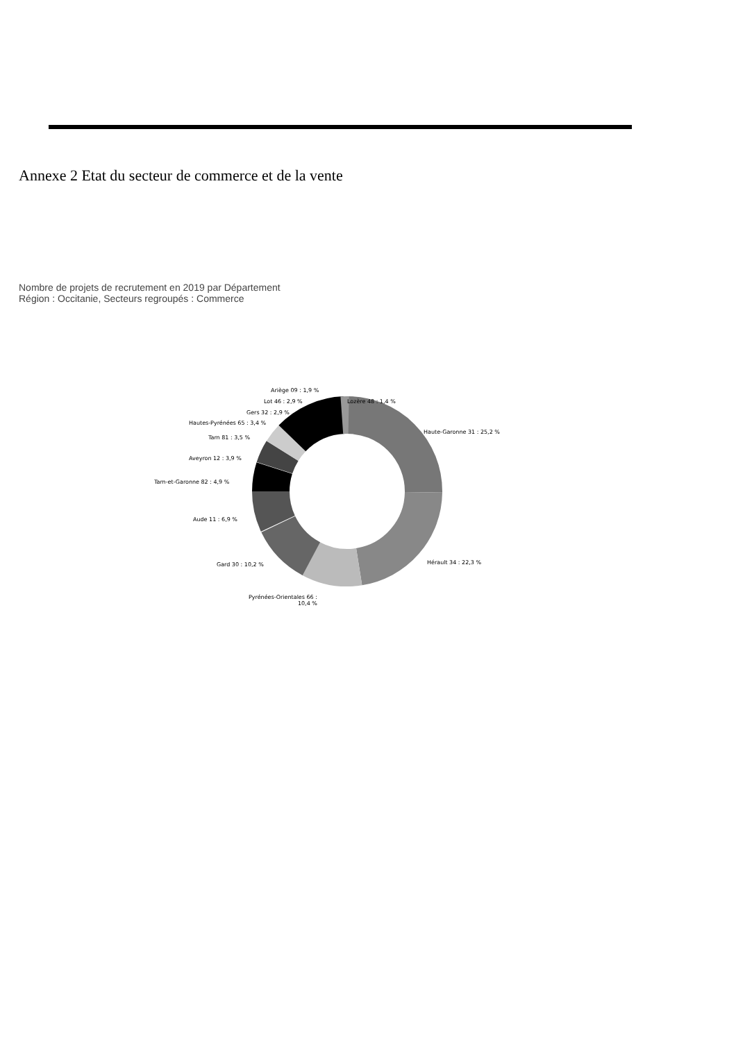Annexe 2 Etat du secteur de commerce et de la vente
Nombre de projets de recrutement en 2019 par Département
Région : Occitanie, Secteurs regroupés : Commerce
Ariège 09 : 1,9 %
Lot 46 : 2,9 % Lozère 48 : 1,4 %
Gers 32 : 2,9 %
Hautes-Pyrénées 65 : 3,4 %
Haute-Garonne 31 : 25,2 %
Tarn 81 : 3,5 %
Aveyron 12 : 3,9 %
Tarn-et-Garonne 82 : 4,9 %
Aude 11 : 6,9 %
Gard 30 : 10,2 % Hérault 34 : 22,3 %
Pyrénées-Orientales 66 :
10,4 %